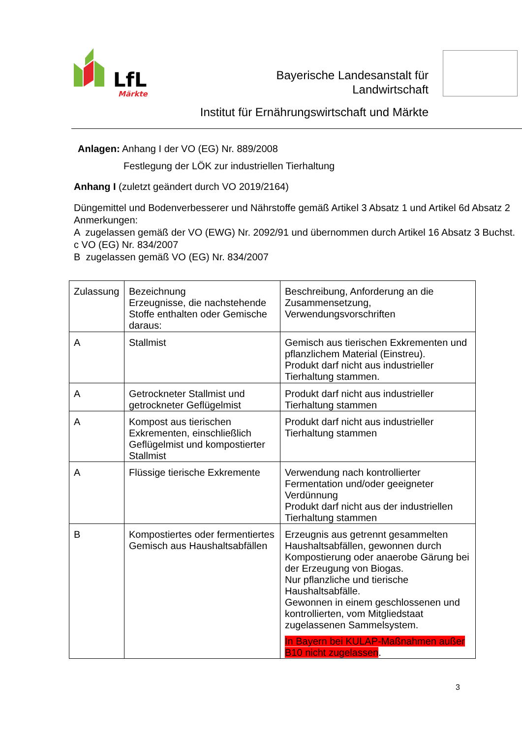LfL
Märkte
Bayerische Landesanstalt für
Landwirtschaft
Institut für Ernährungswirtschaft und Märkte
Anlagen: Anhang I der VO (EG) Nr. 889/2008
Festlegung der LÖK zur industriellen Tierhaltung
Anhang I (zuletzt geändert durch VO 2019/2164)
Düngemittel und Bodenverbesserer und Nährstoffe gemäß Artikel 3 Absatz 1 und Artikel 6d Absatz 2
Anmerkungen:
A zugelassen gemäß der VO (EWG) Nr. 2092/91 und übernommen durch Artikel 16 Absatz 3 Buchst. c VO (EG) Nr. 834/2007
B zugelassen gemäß VO (EG) Nr. 834/2007
| Zulassung | Bezeichnung Erzeugnisse, die nachstehende Stoffe enthalten oder Gemische daraus: | Beschreibung, Anforderung an die Zusammensetzung, Verwendungsvorschriften |
| A | Stallmist | Gemisch aus tierischen Exkrementen und pflanzlichem Material (Einstreu). Produkt darf nicht aus industrieller Tierhaltung stammen. |
| A | Getrockneter Stallmist und getrockneter Geflügelmist | Produkt darf nicht aus industrieller Tierhaltung stammen |
| A | Kompost aus tierischen Exkrementen, einschließlich Geflügelmist und kompostierter Stallmist | Produkt darf nicht aus industrieller Tierhaltung stammen |
| A | Flüssige tierische Exkremente | Verwendung nach kontrollierter Fermentation und/oder geeigneter Verdünnung Produkt darf nicht aus der industriellen Tierhaltung stammen |
| B | Kompostiertes oder fermentiertes Gemisch aus Haushaltsabfällen | Erzeugnis aus getrennt gesammelten Haushaltsabfällen, gewonnen durch Kompostierung oder anaerobe Gärung bei der Erzeugung von Biogas. Nur pflanzliche und tierische Haushaltsabfälle. Gewonnen in einem geschlossenen und kontrollierten, vom Mitgliedstaat zugelassenen Sammelsystem. In Bayern bei KULAP-Maßnahmen außer B10 nicht zugelassen . |
3